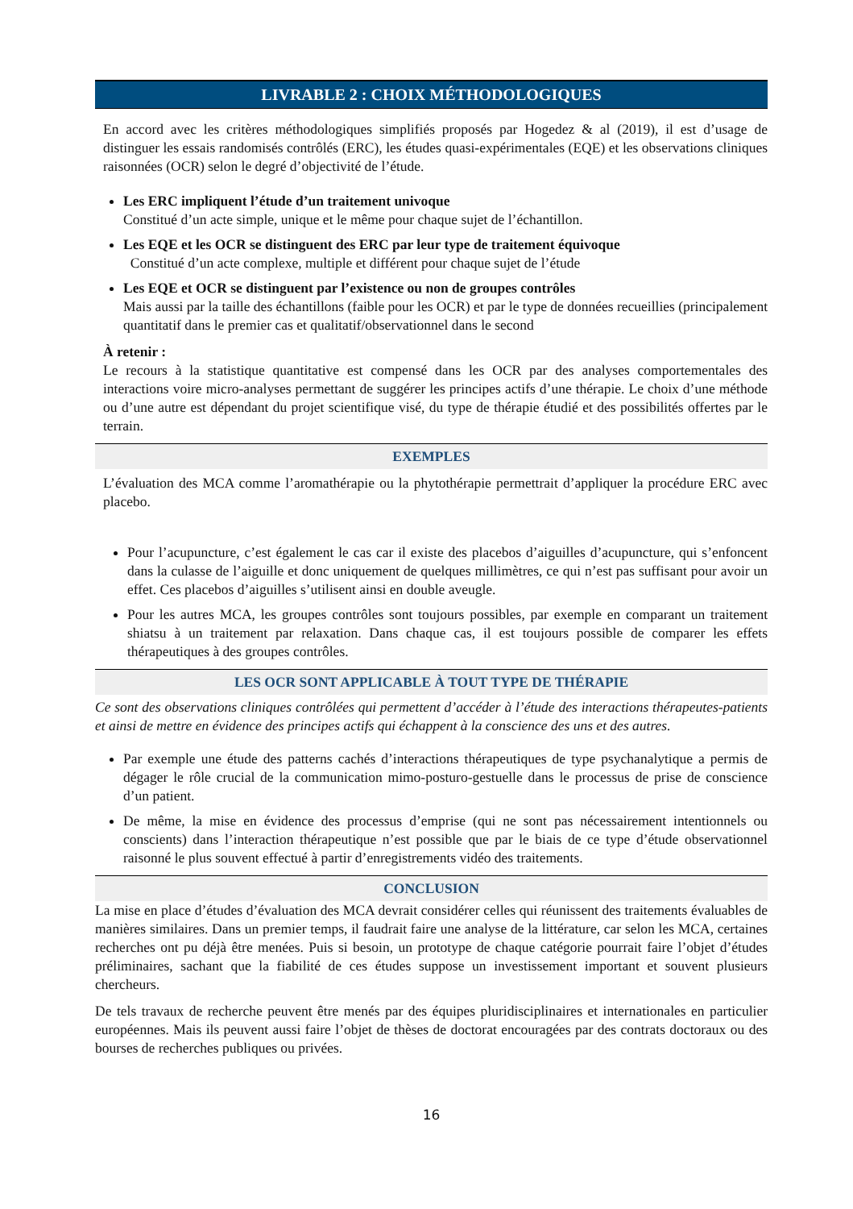LIVRABLE 2 : CHOIX MÉTHODOLOGIQUES
En accord avec les critères méthodologiques simplifiés proposés par Hogedez & al (2019), il est d’usage de distinguer les essais randomisés contrôlés (ERC), les études quasi-expérimentales (EQE) et les observations cliniques raisonnées (OCR) selon le degré d’objectivité de l’étude.
Les ERC impliquent l’étude d’un traitement univoque
Constitué d’un acte simple, unique et le même pour chaque sujet de l’échantillon.
Les EQE et les OCR se distinguent des ERC par leur type de traitement équivoque
Constitué d’un acte complexe, multiple et différent pour chaque sujet de l’étude
Les EQE et OCR se distinguent par l’existence ou non de groupes contrôles
Mais aussi par la taille des échantillons (faible pour les OCR) et par le type de données recueillies (principalement quantitatif dans le premier cas et qualitatif/observationnel dans le second
À retenir :
Le recours à la statistique quantitative est compensé dans les OCR par des analyses comportementales des interactions voire micro-analyses permettant de suggérer les principes actifs d’une thérapie. Le choix d’une méthode ou d’une autre est dépendant du projet scientifique visé, du type de thérapie étudié et des possibilités offertes par le terrain.
EXEMPLES
L’évaluation des MCA comme l’aromathérapie ou la phytothérapie permettrait d’appliquer la procédure ERC avec placebo.
Pour l’acupuncture, c’est également le cas car il existe des placebos d’aiguilles d’acupuncture, qui s’enfoncent dans la culasse de l’aiguille et donc uniquement de quelques millimètres, ce qui n’est pas suffisant pour avoir un effet. Ces placebos d’aiguilles s’utilisent ainsi en double aveugle.
Pour les autres MCA, les groupes contrôles sont toujours possibles, par exemple en comparant un traitement shiatsu à un traitement par relaxation. Dans chaque cas, il est toujours possible de comparer les effets thérapeutiques à des groupes contrôles.
LES OCR SONT APPLICABLE À TOUT TYPE DE THÉRAPIE
Ce sont des observations cliniques contrôlées qui permettent d’accéder à l’étude des interactions thérapeutes-patients et ainsi de mettre en évidence des principes actifs qui échappent à la conscience des uns et des autres.
Par exemple une étude des patterns cachés d’interactions thérapeutiques de type psychanalytique a permis de dégager le rôle crucial de la communication mimo-posturo-gestuelle dans le processus de prise de conscience d’un patient.
De même, la mise en évidence des processus d’emprise (qui ne sont pas nécessairement intentionnels ou conscients) dans l’interaction thérapeutique n’est possible que par le biais de ce type d’étude observationnel raisonné le plus souvent effectué à partir d’enregistrements vidéo des traitements.
CONCLUSION
La mise en place d’études d’évaluation des MCA devrait considérer celles qui réunissent des traitements évaluables de manières similaires. Dans un premier temps, il faudrait faire une analyse de la littérature, car selon les MCA, certaines recherches ont pu déjà être menées. Puis si besoin, un prototype de chaque catégorie pourrait faire l’objet d’études préliminaires, sachant que la fiabilité de ces études suppose un investissement important et souvent plusieurs chercheurs.
De tels travaux de recherche peuvent être menés par des équipes pluridisciplinaires et internationales en particulier européennes. Mais ils peuvent aussi faire l’objet de thèses de doctorat encouragées par des contrats doctoraux ou des bourses de recherches publiques ou privées.
16